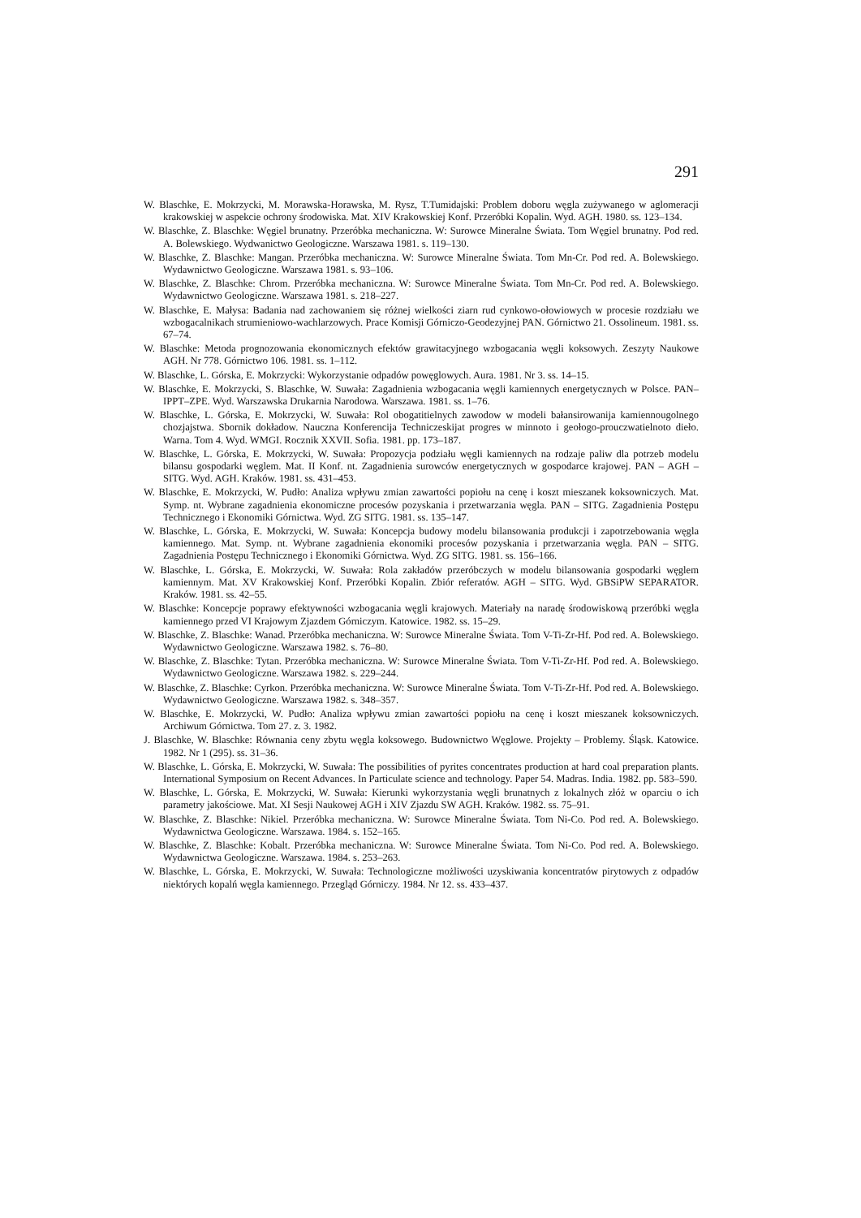291
W. Blaschke, E. Mokrzycki, M. Morawska-Horawska, M. Rysz, T.Tumidajski: Problem doboru węgla zużywanego w aglomeracji krakowskiej w aspekcie ochrony środowiska. Mat. XIV Krakowskiej Konf. Przeróbki Kopalin. Wyd. AGH. 1980. ss. 123–134.
W. Blaschke, Z. Blaschke: Węgiel brunatny. Przeróbka mechaniczna. W: Surowce Mineralne Świata. Tom Węgiel brunatny. Pod red. A. Bolewskiego. Wydwanictwo Geologiczne. Warszawa 1981. s. 119–130.
W. Blaschke, Z. Blaschke: Mangan. Przeróbka mechaniczna. W: Surowce Mineralne Świata. Tom Mn-Cr. Pod red. A. Bolewskiego. Wydawnictwo Geologiczne. Warszawa 1981. s. 93–106.
W. Blaschke, Z. Blaschke: Chrom. Przeróbka mechaniczna. W: Surowce Mineralne Świata. Tom Mn-Cr. Pod red. A. Bolewskiego. Wydawnictwo Geologiczne. Warszawa 1981. s. 218–227.
W. Blaschke, E. Małysa: Badania nad zachowaniem się różnej wielkości ziarn rud cynkowo-ołowiowych w procesie rozdziału we wzbogacalnikach strumieniowo-wachlarzowych. Prace Komisji Górniczo-Geodezyjnej PAN. Górnictwo 21. Ossolineum. 1981. ss. 67–74.
W. Blaschke: Metoda prognozowania ekonomicznych efektów grawitacyjnego wzbogacania węgli koksowych. Zeszyty Naukowe AGH. Nr 778. Górnictwo 106. 1981. ss. 1–112.
W. Blaschke, L. Górska, E. Mokrzycki: Wykorzystanie odpadów powęglowych. Aura. 1981. Nr 3. ss. 14–15.
W. Blaschke, E. Mokrzycki, S. Blaschke, W. Suwała: Zagadnienia wzbogacania węgli kamiennych energetycznych w Polsce. PAN–IPPT–ZPE. Wyd. Warszawska Drukarnia Narodowa. Warszawa. 1981. ss. 1–76.
W. Blaschke, L. Górska, E. Mokrzycki, W. Suwała: Rol obogatitielnych zawodow w modeli bałansirowanija kamiennougolnego chozjajstwa. Sbornik dokładow. Nauczna Konferencija Techniczeskijat progres w minnoto i geołogo-prouczwatielnoto dieło. Warna. Tom 4. Wyd. WMGI. Rocznik XXVII. Sofia. 1981. pp. 173–187.
W. Blaschke, L. Górska, E. Mokrzycki, W. Suwała: Propozycja podziału węgli kamiennych na rodzaje paliw dla potrzeb modelu bilansu gospodarki węglem. Mat. II Konf. nt. Zagadnienia surowców energetycznych w gospodarce krajowej. PAN – AGH – SITG. Wyd. AGH. Kraków. 1981. ss. 431–453.
W. Blaschke, E. Mokrzycki, W. Pudło: Analiza wpływu zmian zawartości popiołu na cenę i koszt mieszanek koksowniczych. Mat. Symp. nt. Wybrane zagadnienia ekonomiczne procesów pozyskania i przetwarzania węgla. PAN – SITG. Zagadnienia Postępu Technicznego i Ekonomiki Górnictwa. Wyd. ZG SITG. 1981. ss. 135–147.
W. Blaschke, L. Górska, E. Mokrzycki, W. Suwała: Koncepcja budowy modelu bilansowania produkcji i zapotrzebowania węgla kamiennego. Mat. Symp. nt. Wybrane zagadnienia ekonomiki procesów pozyskania i przetwarzania węgla. PAN – SITG. Zagadnienia Postępu Technicznego i Ekonomiki Górnictwa. Wyd. ZG SITG. 1981. ss. 156–166.
W. Blaschke, L. Górska, E. Mokrzycki, W. Suwała: Rola zakładów przeróbczych w modelu bilansowania gospodarki węglem kamiennym. Mat. XV Krakowskiej Konf. Przeróbki Kopalin. Zbiór referatów. AGH – SITG. Wyd. GBSiPW SEPARATOR. Kraków. 1981. ss. 42–55.
W. Blaschke: Koncepcje poprawy efektywności wzbogacania węgli krajowych. Materiały na naradę środowiskową przeróbki węgla kamiennego przed VI Krajowym Zjazdem Górniczym. Katowice. 1982. ss. 15–29.
W. Blaschke, Z. Blaschke: Wanad. Przeróbka mechaniczna. W: Surowce Mineralne Świata. Tom V-Ti-Zr-Hf. Pod red. A. Bolewskiego. Wydawnictwo Geologiczne. Warszawa 1982. s. 76–80.
W. Blaschke, Z. Blaschke: Tytan. Przeróbka mechaniczna. W: Surowce Mineralne Świata. Tom V-Ti-Zr-Hf. Pod red. A. Bolewskiego. Wydawnictwo Geologiczne. Warszawa 1982. s. 229–244.
W. Blaschke, Z. Blaschke: Cyrkon. Przeróbka mechaniczna. W: Surowce Mineralne Świata. Tom V-Ti-Zr-Hf. Pod red. A. Bolewskiego. Wydawnictwo Geologiczne. Warszawa 1982. s. 348–357.
W. Blaschke, E. Mokrzycki, W. Pudło: Analiza wpływu zmian zawartości popiołu na cenę i koszt mieszanek koksowniczych. Archiwum Górnictwa. Tom 27. z. 3. 1982.
J. Blaschke, W. Blaschke: Równania ceny zbytu węgla koksowego. Budownictwo Węglowe. Projekty – Problemy. Śląsk. Katowice. 1982. Nr 1 (295). ss. 31–36.
W. Blaschke, L. Górska, E. Mokrzycki, W. Suwała: The possibilities of pyrites concentrates production at hard coal preparation plants. International Symposium on Recent Advances. In Particulate science and technology. Paper 54. Madras. India. 1982. pp. 583–590.
W. Blaschke, L. Górska, E. Mokrzycki, W. Suwała: Kierunki wykorzystania węgli brunatnych z lokalnych złóż w oparciu o ich parametry jakościowe. Mat. XI Sesji Naukowej AGH i XIV Zjazdu SW AGH. Kraków. 1982. ss. 75–91.
W. Blaschke, Z. Blaschke: Nikiel. Przeróbka mechaniczna. W: Surowce Mineralne Świata. Tom Ni-Co. Pod red. A. Bolewskiego. Wydawnictwa Geologiczne. Warszawa. 1984. s. 152–165.
W. Blaschke, Z. Blaschke: Kobalt. Przeróbka mechaniczna. W: Surowce Mineralne Świata. Tom Ni-Co. Pod red. A. Bolewskiego. Wydawnictwa Geologiczne. Warszawa. 1984. s. 253–263.
W. Blaschke, L. Górska, E. Mokrzycki, W. Suwała: Technologiczne możliwości uzyskiwania koncentratów pirytowych z odpadów niektórych kopalń węgla kamiennego. Przegląd Górniczy. 1984. Nr 12. ss. 433–437.